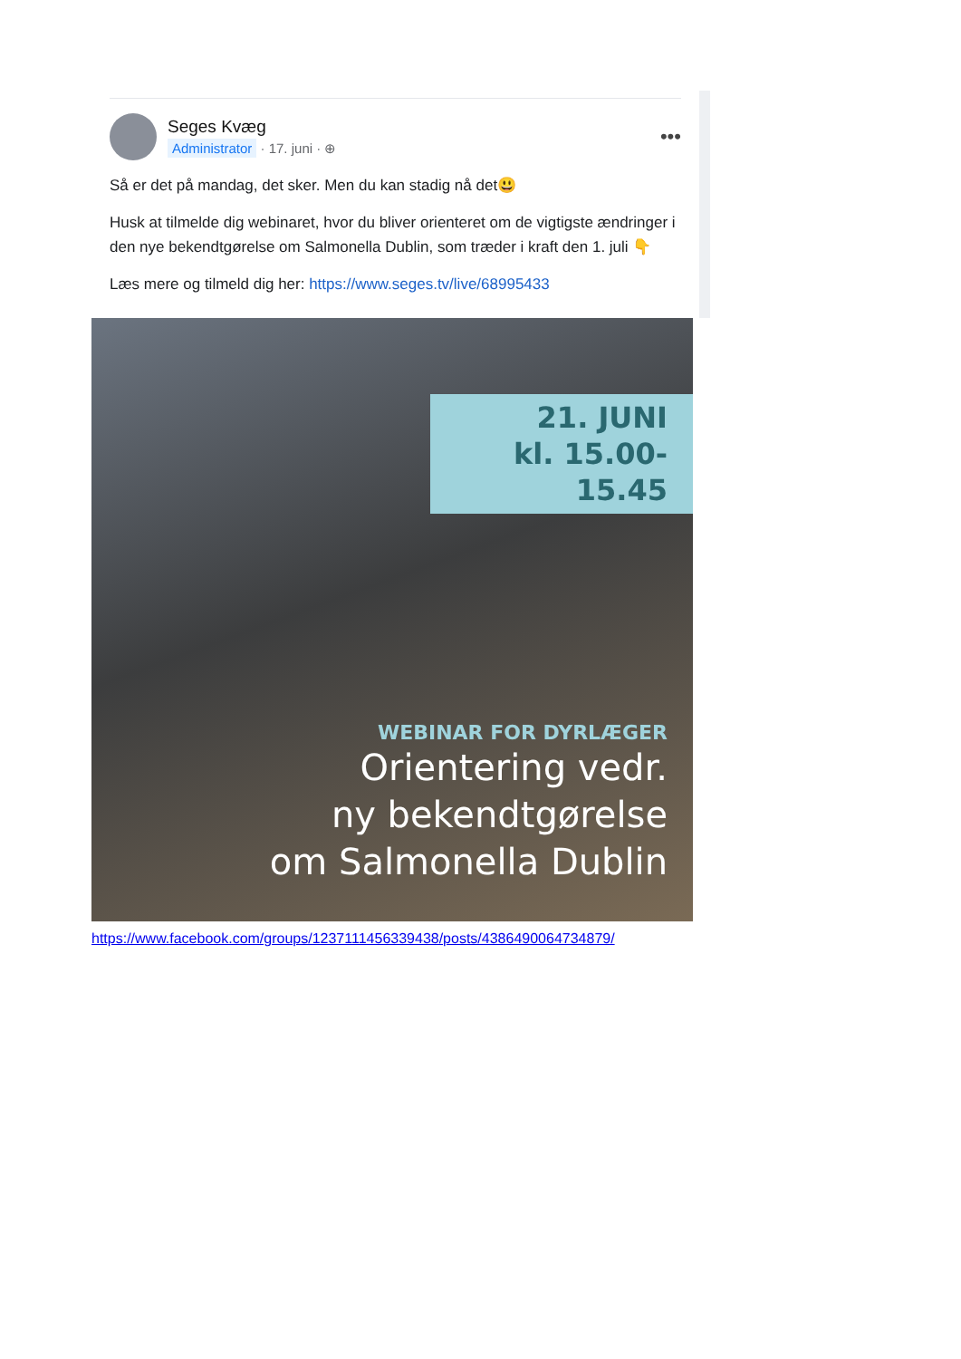Seges Kvæg
Administrator · 17. juni · ⊕
•••
Så er det på mandag, det sker. Men du kan stadig nå det😃
Husk at tilmelde dig webinaret, hvor du bliver orienteret om de vigtigste ændringer i den nye bekendtgørelse om Salmonella Dublin, som træder i kraft den 1. juli 👇
Læs mere og tilmeld dig her: https://www.seges.tv/live/68995433
21. JUNI
kl. 15.00-15.45
WEBINAR FOR DYRLÆGER
Orientering vedr.
ny bekendtgørelse
om Salmonella Dublin
https://www.facebook.com/groups/1237111456339438/posts/4386490064734879/